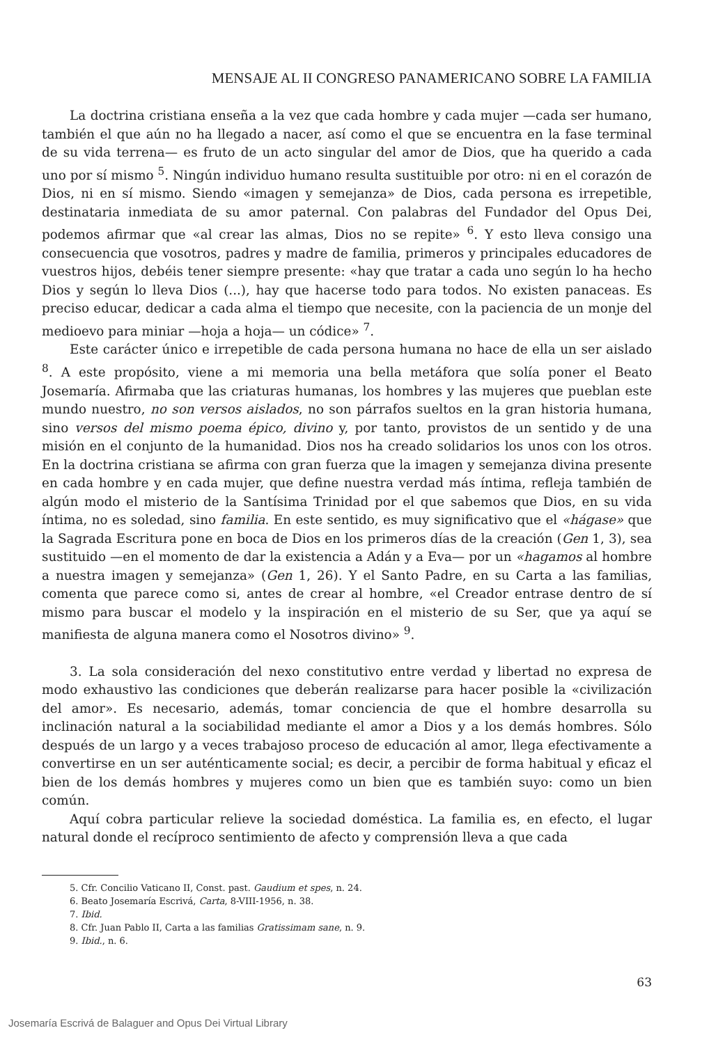MENSAJE AL II CONGRESO PANAMERICANO SOBRE LA FAMILIA
La doctrina cristiana enseña a la vez que cada hombre y cada mujer —cada ser humano, también el que aún no ha llegado a nacer, así como el que se encuentra en la fase terminal de su vida terrena— es fruto de un acto singular del amor de Dios, que ha querido a cada uno por sí mismo <sup>5</sup>. Ningún individuo humano resulta sustituible por otro: ni en el corazón de Dios, ni en sí mismo. Siendo «imagen y semejanza» de Dios, cada persona es irrepetible, destinataria inmediata de su amor paternal. Con palabras del Fundador del Opus Dei, podemos afirmar que «al crear las almas, Dios no se repite» <sup>6</sup>. Y esto lleva consigo una consecuencia que vosotros, padres y madre de familia, primeros y principales educadores de vuestros hijos, debéis tener siempre presente: «hay que tratar a cada uno según lo ha hecho Dios y según lo lleva Dios (...), hay que hacerse todo para todos. No existen panaceas. Es preciso educar, dedicar a cada alma el tiempo que necesite, con la paciencia de un monje del medioevo para miniar —hoja a hoja— un códice» <sup>7</sup>.
Este carácter único e irrepetible de cada persona humana no hace de ella un ser aislado <sup>8</sup>. A este propósito, viene a mi memoria una bella metáfora que solía poner el Beato Josemaría. Afirmaba que las criaturas humanas, los hombres y las mujeres que pueblan este mundo nuestro, no son versos aislados, no son párrafos sueltos en la gran historia humana, sino versos del mismo poema épico, divino y, por tanto, provistos de un sentido y de una misión en el conjunto de la humanidad. Dios nos ha creado solidarios los unos con los otros. En la doctrina cristiana se afirma con gran fuerza que la imagen y semejanza divina presente en cada hombre y en cada mujer, que define nuestra verdad más íntima, refleja también de algún modo el misterio de la Santísima Trinidad por el que sabemos que Dios, en su vida íntima, no es soledad, sino familia. En este sentido, es muy significativo que el «hágase» que la Sagrada Escritura pone en boca de Dios en los primeros días de la creación (Gen 1, 3), sea sustituido —en el momento de dar la existencia a Adán y a Eva— por un «hagamos al hombre a nuestra imagen y semejanza» (Gen 1, 26). Y el Santo Padre, en su Carta a las familias, comenta que parece como si, antes de crear al hombre, «el Creador entrase dentro de sí mismo para buscar el modelo y la inspiración en el misterio de su Ser, que ya aquí se manifiesta de alguna manera como el Nosotros divino» <sup>9</sup>.
3. La sola consideración del nexo constitutivo entre verdad y libertad no expresa de modo exhaustivo las condiciones que deberán realizarse para hacer posible la «civilización del amor». Es necesario, además, tomar conciencia de que el hombre desarrolla su inclinación natural a la sociabilidad mediante el amor a Dios y a los demás hombres. Sólo después de un largo y a veces trabajoso proceso de educación al amor, llega efectivamente a convertirse en un ser auténticamente social; es decir, a percibir de forma habitual y eficaz el bien de los demás hombres y mujeres como un bien que es también suyo: como un bien común.
Aquí cobra particular relieve la sociedad doméstica. La familia es, en efecto, el lugar natural donde el recíproco sentimiento de afecto y comprensión lleva a que cada
5. Cfr. Concilio Vaticano II, Const. past. Gaudium et spes, n. 24.
6. Beato Josemaría Escrivá, Carta, 8-VIII-1956, n. 38.
7. Ibid.
8. Cfr. Juan Pablo II, Carta a las familias Gratissimam sane, n. 9.
9. Ibid., n. 6.
63
Josemaría Escrivá de Balaguer and Opus Dei Virtual Library